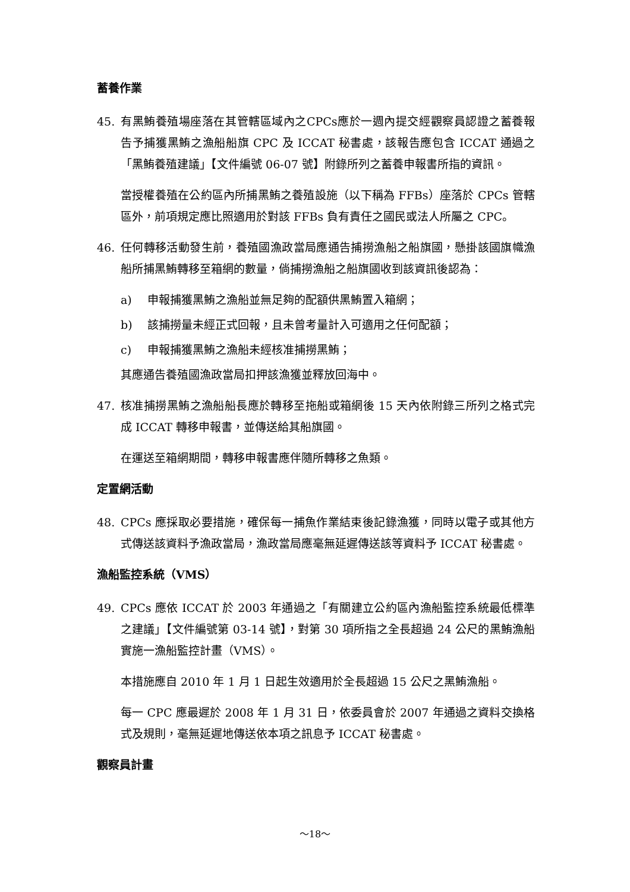蓄養作業
45. 有黑鮪養殖場座落在其管轄區域內之CPCs應於一週內提交經觀察員認證之蓄養報告予捕獲黑鮪之漁船船旗 CPC 及 ICCAT 秘書處，該報告應包含 ICCAT 通過之「黑鮪養殖建議」【文件編號 06-07 號】附錄所列之蓄養申報書所指的資訊。
當授權養殖在公約區內所捕黑鮪之養殖設施（以下稱為 FFBs）座落於 CPCs 管轄區外，前項規定應比照適用於對該 FFBs 負有責任之國民或法人所屬之 CPC。
46. 任何轉移活動發生前，養殖國漁政當局應通告捕撈漁船之船旗國，懸掛該國旗幟漁船所捕黑鮪轉移至箱網的數量，倘捕撈漁船之船旗國收到該資訊後認為：
a) 申報捕獲黑鮪之漁船並無足夠的配額供黑鮪置入箱網；
b) 該捕撈量未經正式回報，且未曾考量計入可適用之任何配額；
c) 申報捕獲黑鮪之漁船未經核准捕撈黑鮪；
其應通告養殖國漁政當局扣押該漁獲並釋放回海中。
47. 核准捕撈黑鮪之漁船船長應於轉移至拖船或箱網後 15 天內依附錄三所列之格式完成 ICCAT 轉移申報書，並傳送給其船旗國。
在運送至箱網期間，轉移申報書應伴隨所轉移之魚類。
定置網活動
48. CPCs 應採取必要措施，確保每一捕魚作業結束後記錄漁獲，同時以電子或其他方式傳送該資料予漁政當局，漁政當局應毫無延遲傳送該等資料予 ICCAT 秘書處。
漁船監控系統（VMS）
49. CPCs 應依 ICCAT 於 2003 年通過之「有關建立公約區內漁船監控系統最低標準之建議」【文件編號第 03-14 號】，對第 30 項所指之全長超過 24 公尺的黑鮪漁船實施一漁船監控計畫（VMS）。
本措施應自 2010 年 1 月 1 日起生效適用於全長超過 15 公尺之黑鮪漁船。
每一 CPC 應最遲於 2008 年 1 月 31 日，依委員會於 2007 年通過之資料交換格式及規則，毫無延遲地傳送依本項之訊息予 ICCAT 秘書處。
觀察員計畫
～18～